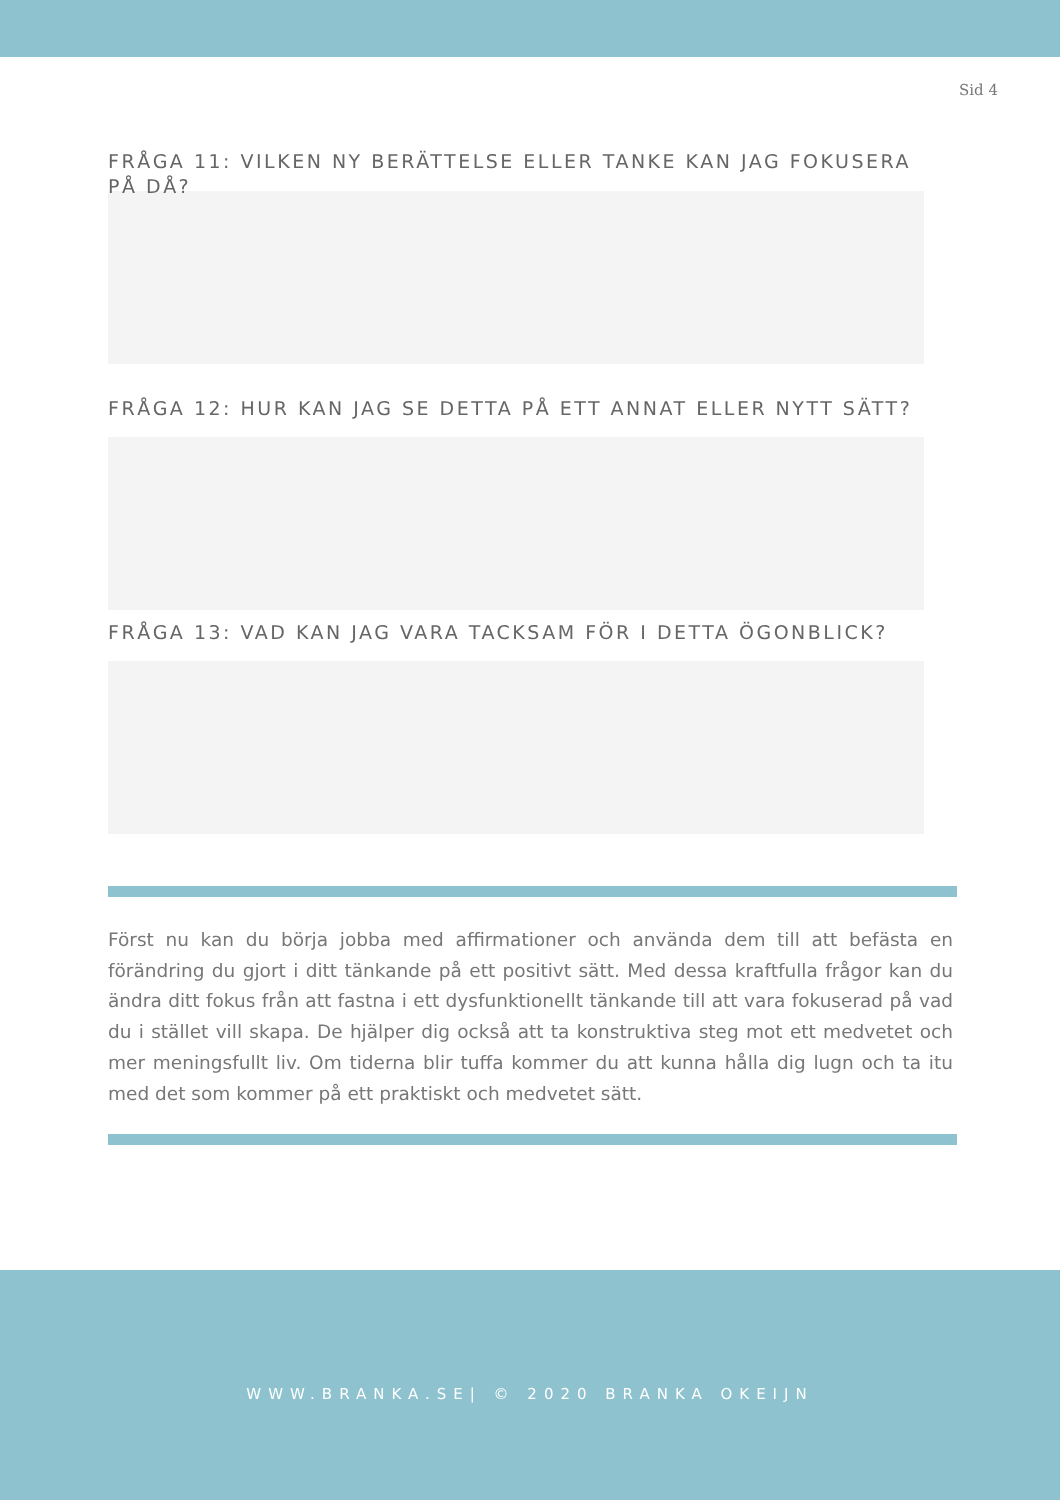Sid 4
FRÅGA 11: VILKEN NY BERÄTTELSE ELLER TANKE KAN JAG FOKUSERA PÅ DÅ?
FRÅGA 12: HUR KAN JAG SE DETTA PÅ ETT ANNAT ELLER NYTT SÄTT?
FRÅGA 13: VAD KAN JAG VARA TACKSAM FÖR I DETTA ÖGONBLICK?
Först nu kan du börja jobba med affirmationer och använda dem till att befästa en förändring du gjort i ditt tänkande på ett positivt sätt. Med dessa kraftfulla frågor kan du ändra ditt fokus från att fastna i ett dysfunktionellt tänkande till att vara fokuserad på vad du i stället vill skapa. De hjälper dig också att ta konstruktiva steg mot ett medvetet och mer meningsfullt liv. Om tiderna blir tuffa kommer du att kunna hålla dig lugn och ta itu med det som kommer på ett praktiskt och medvetet sätt.
WWW.BRANKA.SE| © 2020 BRANKA OKEIJN